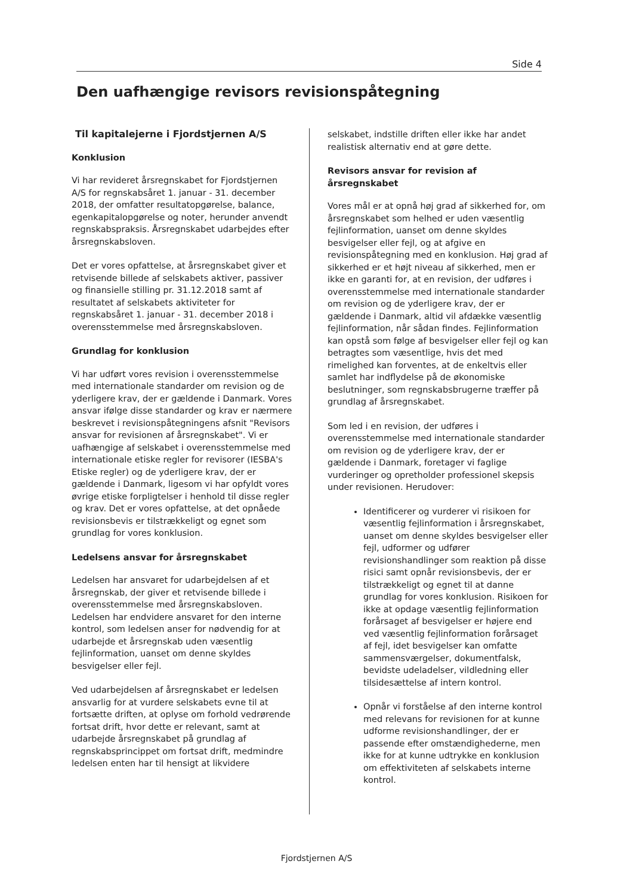Side 4
Den uafhængige revisors revisionspåtegning
Til kapitalejerne i Fjordstjernen A/S
Konklusion
Vi har revideret årsregnskabet for Fjordstjernen A/S for regnskabsåret 1. januar - 31. december 2018, der omfatter resultatopgørelse, balance, egenkapitalopgørelse og noter, herunder anvendt regnskabspraksis. Årsregnskabet udarbejdes efter årsregnskabsloven.
Det er vores opfattelse, at årsregnskabet giver et retvisende billede af selskabets aktiver, passiver og finansielle stilling pr. 31.12.2018 samt af resultatet af selskabets aktiviteter for regnskabsåret 1. januar - 31. december 2018 i overensstemmelse med årsregnskabsloven.
Grundlag for konklusion
Vi har udført vores revision i overensstemmelse med internationale standarder om revision og de yderligere krav, der er gældende i Danmark. Vores ansvar ifølge disse standarder og krav er nærmere beskrevet i revisionspåtegningens afsnit "Revisors ansvar for revisionen af årsregnskabet". Vi er uafhængige af selskabet i overensstemmelse med internationale etiske regler for revisorer (IESBA's Etiske regler) og de yderligere krav, der er gældende i Danmark, ligesom vi har opfyldt vores øvrige etiske forpligtelser i henhold til disse regler og krav. Det er vores opfattelse, at det opnåede revisionsbevis er tilstrækkeligt og egnet som grundlag for vores konklusion.
Ledelsens ansvar for årsregnskabet
Ledelsen har ansvaret for udarbejdelsen af et årsregnskab, der giver et retvisende billede i overensstemmelse med årsregnskabsloven. Ledelsen har endvidere ansvaret for den interne kontrol, som ledelsen anser for nødvendig for at udarbejde et årsregnskab uden væsentlig fejlinformation, uanset om denne skyldes besvigelser eller fejl.
Ved udarbejdelsen af årsregnskabet er ledelsen ansvarlig for at vurdere selskabets evne til at fortsætte driften, at oplyse om forhold vedrørende fortsat drift, hvor dette er relevant, samt at udarbejde årsregnskabet på grundlag af regnskabsprincippet om fortsat drift, medmindre ledelsen enten har til hensigt at likvidere
selskabet, indstille driften eller ikke har andet realistisk alternativ end at gøre dette.
Revisors ansvar for revision af årsregnskabet
Vores mål er at opnå høj grad af sikkerhed for, om årsregnskabet som helhed er uden væsentlig fejlinformation, uanset om denne skyldes besvigelser eller fejl, og at afgive en revisionspåtegning med en konklusion. Høj grad af sikkerhed er et højt niveau af sikkerhed, men er ikke en garanti for, at en revision, der udføres i overensstemmelse med internationale standarder om revision og de yderligere krav, der er gældende i Danmark, altid vil afdække væsentlig fejlinformation, når sådan findes. Fejlinformation kan opstå som følge af besvigelser eller fejl og kan betragtes som væsentlige, hvis det med rimelighed kan forventes, at de enkeltvis eller samlet har indflydelse på de økonomiske beslutninger, som regnskabsbrugerne træffer på grundlag af årsregnskabet.
Som led i en revision, der udføres i overensstemmelse med internationale standarder om revision og de yderligere krav, der er gældende i Danmark, foretager vi faglige vurderinger og opretholder professionel skepsis under revisionen. Herudover:
Identificerer og vurderer vi risikoen for væsentlig fejlinformation i årsregnskabet, uanset om denne skyldes besvigelser eller fejl, udformer og udfører revisionshandlinger som reaktion på disse risici samt opnår revisionsbevis, der er tilstrækkeligt og egnet til at danne grundlag for vores konklusion. Risikoen for ikke at opdage væsentlig fejlinformation forårsaget af besvigelser er højere end ved væsentlig fejlinformation forårsaget af fejl, idet besvigelser kan omfatte sammensværgelser, dokumentfalsk, bevidste udeladelser, vildledning eller tilsidesættelse af intern kontrol.
Opnår vi forståelse af den interne kontrol med relevans for revisionen for at kunne udforme revisionshandlinger, der er passende efter omstændighederne, men ikke for at kunne udtrykke en konklusion om effektiviteten af selskabets interne kontrol.
Fjordstjernen A/S